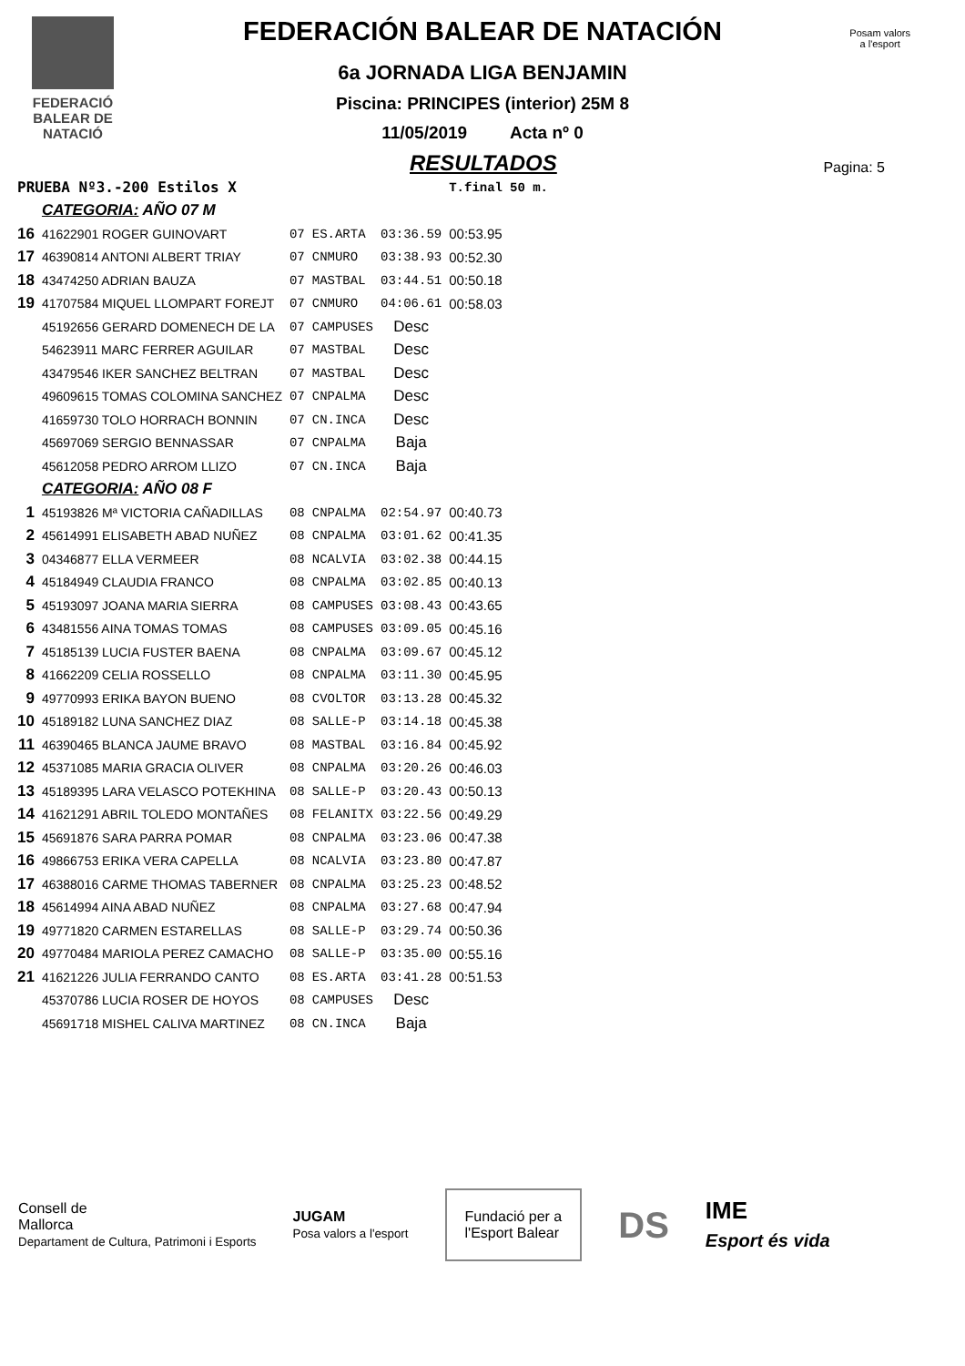FEDERACIÓ
BALEAR DE
NATACIÓ
Posam valors
a l'esport
FEDERACIÓN BALEAR DE NATACIÓN
6a JORNADA LIGA BENJAMIN
Piscina: PRINCIPES (interior) 25M 8
11/05/2019 Acta nº 0
Pagina: 5
RESULTADOS
| PRUEBA Nº3.-200 Estilos X | | | | | T.final | 50 m. |
| | CATEGORIA: AÑO 07 M | | | | | |
| 16 | 41622901 ROGER GUINOVART | 07 | ES.ARTA | 03:36.59 | 00:53.95 | |
| 17 | 46390814 ANTONI ALBERT TRIAY | 07 | CNMURO | 03:38.93 | 00:52.30 | |
| 18 | 43474250 ADRIAN BAUZA | 07 | MASTBAL | 03:44.51 | 00:50.18 | |
| 19 | 41707584 MIQUEL LLOMPART FOREJT | 07 | CNMURO | 04:06.61 | 00:58.03 | |
| | 45192656 GERARD DOMENECH DE LA | 07 | CAMPUSES | Desc | | |
| | 54623911 MARC FERRER AGUILAR | 07 | MASTBAL | Desc | | |
| | 43479546 IKER SANCHEZ BELTRAN | 07 | MASTBAL | Desc | | |
| | 49609615 TOMAS COLOMINA SANCHEZ | 07 | CNPALMA | Desc | | |
| | 41659730 TOLO HORRACH BONNIN | 07 | CN.INCA | Desc | | |
| | 45697069 SERGIO BENNASSAR | 07 | CNPALMA | Baja | | |
| | 45612058 PEDRO ARROM LLIZO | 07 | CN.INCA | Baja | | |
| | CATEGORIA: AÑO 08 F | | | | | |
| 1 | 45193826 Mª VICTORIA CAÑADILLAS | 08 | CNPALMA | 02:54.97 | 00:40.73 | |
| 2 | 45614991 ELISABETH ABAD NUÑEZ | 08 | CNPALMA | 03:01.62 | 00:41.35 | |
| 3 | 04346877 ELLA VERMEER | 08 | NCALVIA | 03:02.38 | 00:44.15 | |
| 4 | 45184949 CLAUDIA FRANCO | 08 | CNPALMA | 03:02.85 | 00:40.13 | |
| 5 | 45193097 JOANA MARIA SIERRA | 08 | CAMPUSES | 03:08.43 | 00:43.65 | |
| 6 | 43481556 AINA TOMAS TOMAS | 08 | CAMPUSES | 03:09.05 | 00:45.16 | |
| 7 | 45185139 LUCIA FUSTER BAENA | 08 | CNPALMA | 03:09.67 | 00:45.12 | |
| 8 | 41662209 CELIA ROSSELLO | 08 | CNPALMA | 03:11.30 | 00:45.95 | |
| 9 | 49770993 ERIKA BAYON BUENO | 08 | CVOLTOR | 03:13.28 | 00:45.32 | |
| 10 | 45189182 LUNA SANCHEZ DIAZ | 08 | SALLE-P | 03:14.18 | 00:45.38 | |
| 11 | 46390465 BLANCA JAUME BRAVO | 08 | MASTBAL | 03:16.84 | 00:45.92 | |
| 12 | 45371085 MARIA GRACIA OLIVER | 08 | CNPALMA | 03:20.26 | 00:46.03 | |
| 13 | 45189395 LARA VELASCO POTEKHINA | 08 | SALLE-P | 03:20.43 | 00:50.13 | |
| 14 | 41621291 ABRIL TOLEDO MONTAÑES | 08 | FELANITX | 03:22.56 | 00:49.29 | |
| 15 | 45691876 SARA PARRA POMAR | 08 | CNPALMA | 03:23.06 | 00:47.38 | |
| 16 | 49866753 ERIKA VERA CAPELLA | 08 | NCALVIA | 03:23.80 | 00:47.87 | |
| 17 | 46388016 CARME THOMAS TABERNER | 08 | CNPALMA | 03:25.23 | 00:48.52 | |
| 18 | 45614994 AINA ABAD NUÑEZ | 08 | CNPALMA | 03:27.68 | 00:47.94 | |
| 19 | 49771820 CARMEN ESTARELLAS | 08 | SALLE-P | 03:29.74 | 00:50.36 | |
| 20 | 49770484 MARIOLA PEREZ CAMACHO | 08 | SALLE-P | 03:35.00 | 00:55.16 | |
| 21 | 41621226 JULIA FERRANDO CANTO | 08 | ES.ARTA | 03:41.28 | 00:51.53 | |
| | 45370786 LUCIA ROSER DE HOYOS | 08 | CAMPUSES | Desc | | |
| | 45691718 MISHEL CALIVA MARTINEZ | 08 | CN.INCA | Baja | | |
Consell de
Mallorca
Departament de Cultura, Patrimoni i Esports
JUGAM
Posa valors a l'esport
Fundació per a
l'Esport Balear
DS
IME
Esport és vida